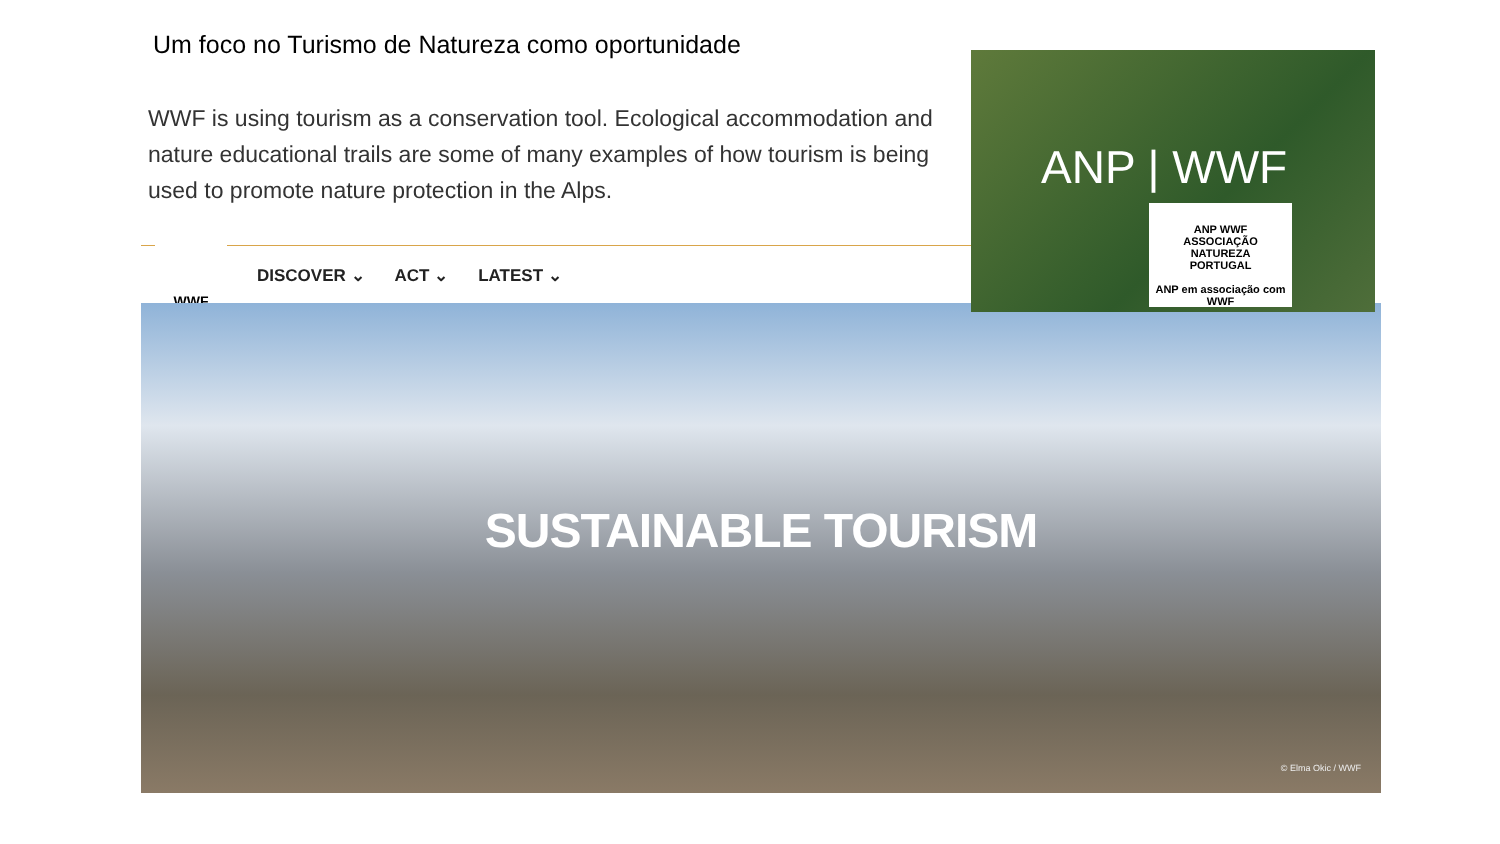Um foco no Turismo de Natureza como oportunidade
WWF is using tourism as a conservation tool. Ecological accommodation and nature educational trails are some of many examples of how tourism is being used to promote nature protection in the Alps.
WWF
DISCOVER ⌄ ACT ⌄ LATEST ⌄
SUSTAINABLE TOURISM
© Elma Okic / WWF
ANP | WWF
ANP WWF
ASSOCIAÇÃO
NATUREZA
PORTUGAL
ANP em associação com WWF